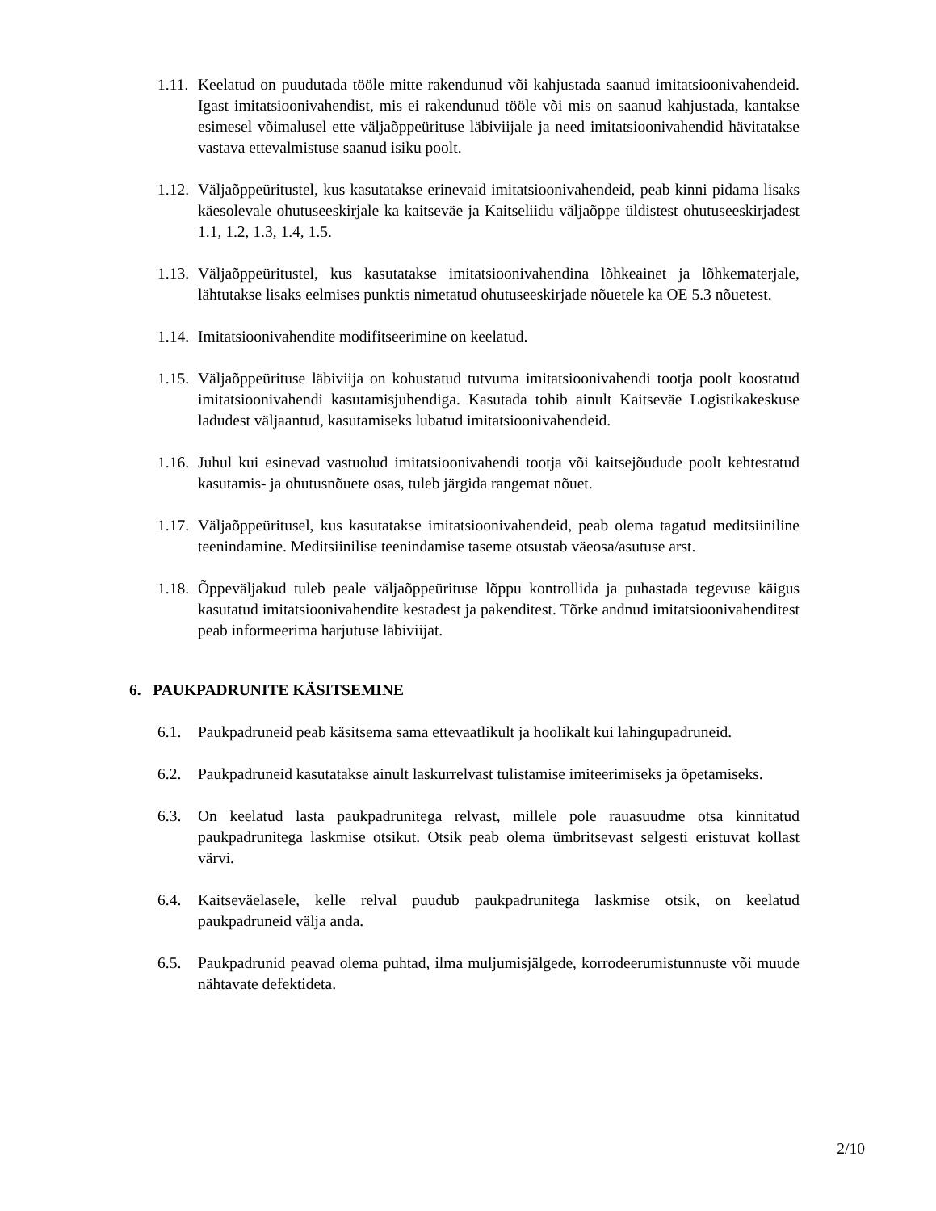1.11.
Keelatud on puudutada tööle mitte rakendunud või kahjustada saanud imitatsioonivahendeid. Igast imitatsioonivahendist, mis ei rakendunud tööle või mis on saanud kahjustada, kantakse esimesel võimalusel ette väljaõppeürituse läbiviijale ja need imitatsioonivahendid hävitatakse vastava ettevalmistuse saanud isiku poolt.
1.12.
Väljaõppeüritustel, kus kasutatakse erinevaid imitatsioonivahendeid, peab kinni pidama lisaks käesolevale ohutuseeskirjale ka kaitseväe ja Kaitseliidu väljaõppe üldistest ohutuseeskirjadest 1.1, 1.2, 1.3, 1.4, 1.5.
1.13.
Väljaõppeüritustel, kus kasutatakse imitatsioonivahendina lõhkeainet ja lõhkematerjale, lähtutakse lisaks eelmises punktis nimetatud ohutuseeskirjade nõuetele ka OE 5.3 nõuetest.
1.14.
Imitatsioonivahendite modifitseerimine on keelatud.
1.15.
Väljaõppeürituse läbiviija on kohustatud tutvuma imitatsioonivahendi tootja poolt koostatud imitatsioonivahendi kasutamisjuhendiga. Kasutada tohib ainult Kaitseväe Logistikakeskuse ladudest väljaantud, kasutamiseks lubatud imitatsioonivahendeid.
1.16.
Juhul kui esinevad vastuolud imitatsioonivahendi tootja või kaitsejõudude poolt kehtestatud kasutamis- ja ohutusnõuete osas, tuleb järgida rangemat nõuet.
1.17.
Väljaõppeüritusel, kus kasutatakse imitatsioonivahendeid, peab olema tagatud meditsiiniline teenindamine. Meditsiinilise teenindamise taseme otsustab väeosa/asutuse arst.
1.18.
Õppeväljakud tuleb peale väljaõppeürituse lõppu kontrollida ja puhastada tegevuse käigus kasutatud imitatsioonivahendite kestadest ja pakenditest. Tõrke andnud imitatsioonivahenditest peab informeerima harjutuse läbiviijat.
6. PAUKPADRUNITE KÄSITSEMINE
6.1. Paukpadruneid peab käsitsema sama ettevaatlikult ja hoolikalt kui lahingupadruneid.
6.2. Paukpadruneid kasutatakse ainult laskurrelvast tulistamise imiteerimiseks ja õpetamiseks.
6.3. On keelatud lasta paukpadrunitega relvast, millele pole rauasuudme otsa kinnitatud paukpadrunitega laskmise otsikut. Otsik peab olema ümbritsevast selgesti eristuvat kollast värvi.
6.4. Kaitseväelasele, kelle relval puudub paukpadrunitega laskmise otsik, on keelatud paukpadruneid välja anda.
6.5. Paukpadrunid peavad olema puhtad, ilma muljumisjälgede, korrodeerumistunnuste või muude nähtavate defektideta.
2/10